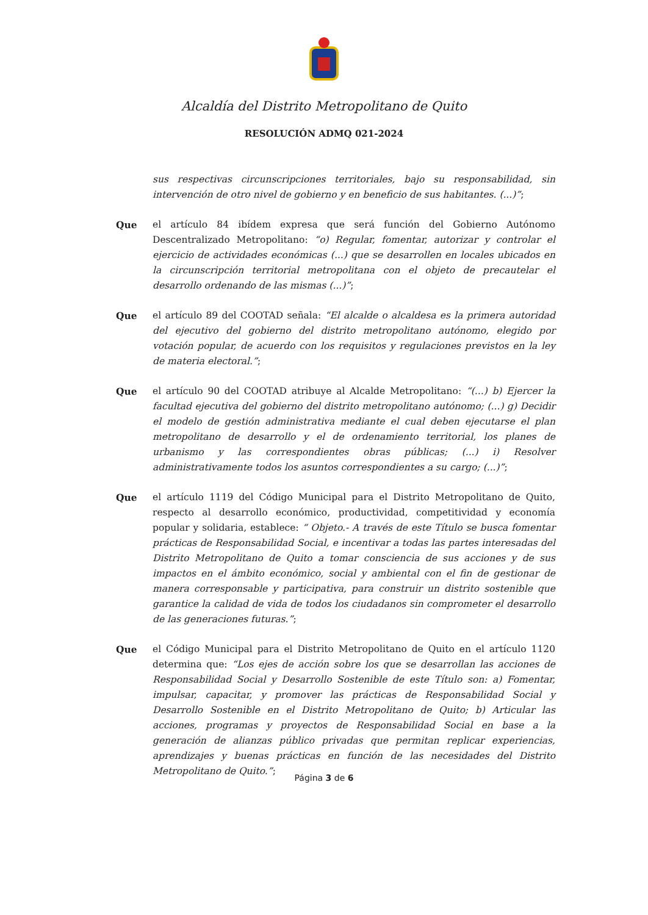Alcaldía del Distrito Metropolitano de Quito
RESOLUCIÓN ADMQ 021-2024
sus respectivas circunscripciones territoriales, bajo su responsabilidad, sin intervención de otro nivel de gobierno y en beneficio de sus habitantes. (...)”;
Que el artículo 84 ibídem expresa que será función del Gobierno Autónomo Descentralizado Metropolitano: “o) Regular, fomentar, autorizar y controlar el ejercicio de actividades económicas (...) que se desarrollen en locales ubicados en la circunscripción territorial metropolitana con el objeto de precautelar el desarrollo ordenando de las mismas (...)”;
Que el artículo 89 del COOTAD señala: “El alcalde o alcaldesa es la primera autoridad del ejecutivo del gobierno del distrito metropolitano autónomo, elegido por votación popular, de acuerdo con los requisitos y regulaciones previstos en la ley de materia electoral.”;
Que el artículo 90 del COOTAD atribuye al Alcalde Metropolitano: “(...) b) Ejercer la facultad ejecutiva del gobierno del distrito metropolitano autónomo; (...) g) Decidir el modelo de gestión administrativa mediante el cual deben ejecutarse el plan metropolitano de desarrollo y el de ordenamiento territorial, los planes de urbanismo y las correspondientes obras públicas; (...) i) Resolver administrativamente todos los asuntos correspondientes a su cargo; (...)”;
Que el artículo 1119 del Código Municipal para el Distrito Metropolitano de Quito, respecto al desarrollo económico, productividad, competitividad y economía popular y solidaria, establece: “ Objeto.- A través de este Título se busca fomentar prácticas de Responsabilidad Social, e incentivar a todas las partes interesadas del Distrito Metropolitano de Quito a tomar consciencia de sus acciones y de sus impactos en el ámbito económico, social y ambiental con el fin de gestionar de manera corresponsable y participativa, para construir un distrito sostenible que garantice la calidad de vida de todos los ciudadanos sin comprometer el desarrollo de las generaciones futuras.”;
Que el Código Municipal para el Distrito Metropolitano de Quito en el artículo 1120 determina que: “Los ejes de acción sobre los que se desarrollan las acciones de Responsabilidad Social y Desarrollo Sostenible de este Título son: a) Fomentar, impulsar, capacitar, y promover las prácticas de Responsabilidad Social y Desarrollo Sostenible en el Distrito Metropolitano de Quito; b) Articular las acciones, programas y proyectos de Responsabilidad Social en base a la generación de alianzas público privadas que permitan replicar experiencias, aprendizajes y buenas prácticas en función de las necesidades del Distrito Metropolitano de Quito.”;
Página 3 de 6